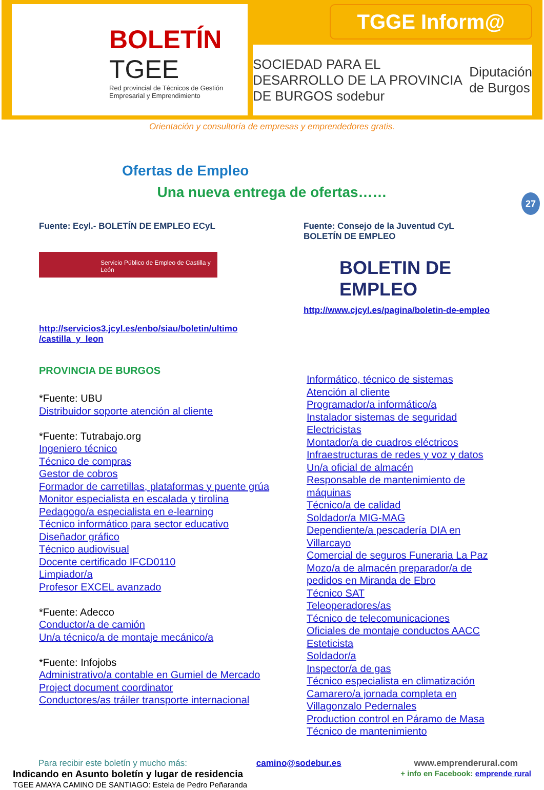BOLETÍN
TGEE
Red provincial de Técnicos de Gestión Empresarial y Emprendimiento
TGGE Inform@
SOCIEDAD PARA EL DESARROLLO DE LA PROVINCIA DE BURGOS sodebur Diputación de Burgos
Orientación y consultoría de empresas y emprendedores gratis.
Ofertas de Empleo
Una nueva entrega de ofertas……
27
Fuente: Ecyl.- BOLETÍN DE EMPLEO ECyL
Servicio Público de Empleo de Castilla y León
http://servicios3.jcyl.es/enbo/siau/boletin/ultimo
/castilla_y_leon
PROVINCIA DE BURGOS
*Fuente: UBU
Distribuidor soporte atención al cliente
*Fuente: Tutrabajo.org
Ingeniero técnico
Técnico de compras
Gestor de cobros
Formador de carretillas, plataformas y puente grúa
Monitor especialista en escalada y tirolina
Pedagogo/a especialista en e-learning
Técnico informático para sector educativo
Diseñador gráfico
Técnico audiovisual
Docente certificado IFCD0110
Limpiador/a
Profesor EXCEL avanzado
*Fuente: Adecco
Conductor/a de camión
Un/a técnico/a de montaje mecánico/a
*Fuente: Infojobs
Administrativo/a contable en Gumiel de Mercado
Project document coordinator
Conductores/as tráiler transporte internacional
Fuente: Consejo de la Juventud CyL
BOLETÍN DE EMPLEO
BOLETIN DE EMPLEO
http://www.cjcyl.es/pagina/boletin-de-empleo
Informático, técnico de sistemas
Atención al cliente
Programador/a informático/a
Instalador sistemas de seguridad
Electricistas
Montador/a de cuadros eléctricos
Infraestructuras de redes y voz y datos
Un/a oficial de almacén
Responsable de mantenimiento de máquinas
Técnico/a de calidad
Soldador/a MIG-MAG
Dependiente/a pescadería DIA en Villarcayo
Comercial de seguros Funeraria La Paz
Mozo/a de almacén preparador/a de pedidos en Miranda de Ebro
Técnico SAT
Teleoperadores/as
Técnico de telecomunicaciones
Oficiales de montaje conductos AACC
Esteticista
Soldador/a
Inspector/a de gas
Técnico especialista en climatización
Camarero/a jornada completa en Villagonzalo Pedernales
Production control en Páramo de Masa
Técnico de mantenimiento
Para recibir este boletín y mucho más: camino@sodebur.es
Indicando en Asunto boletín y lugar de residencia
TGEE AMAYA CAMINO DE SANTIAGO: Estela de Pedro Peñaranda
www.emprenderural.com
+ info en Facebook: emprende rural